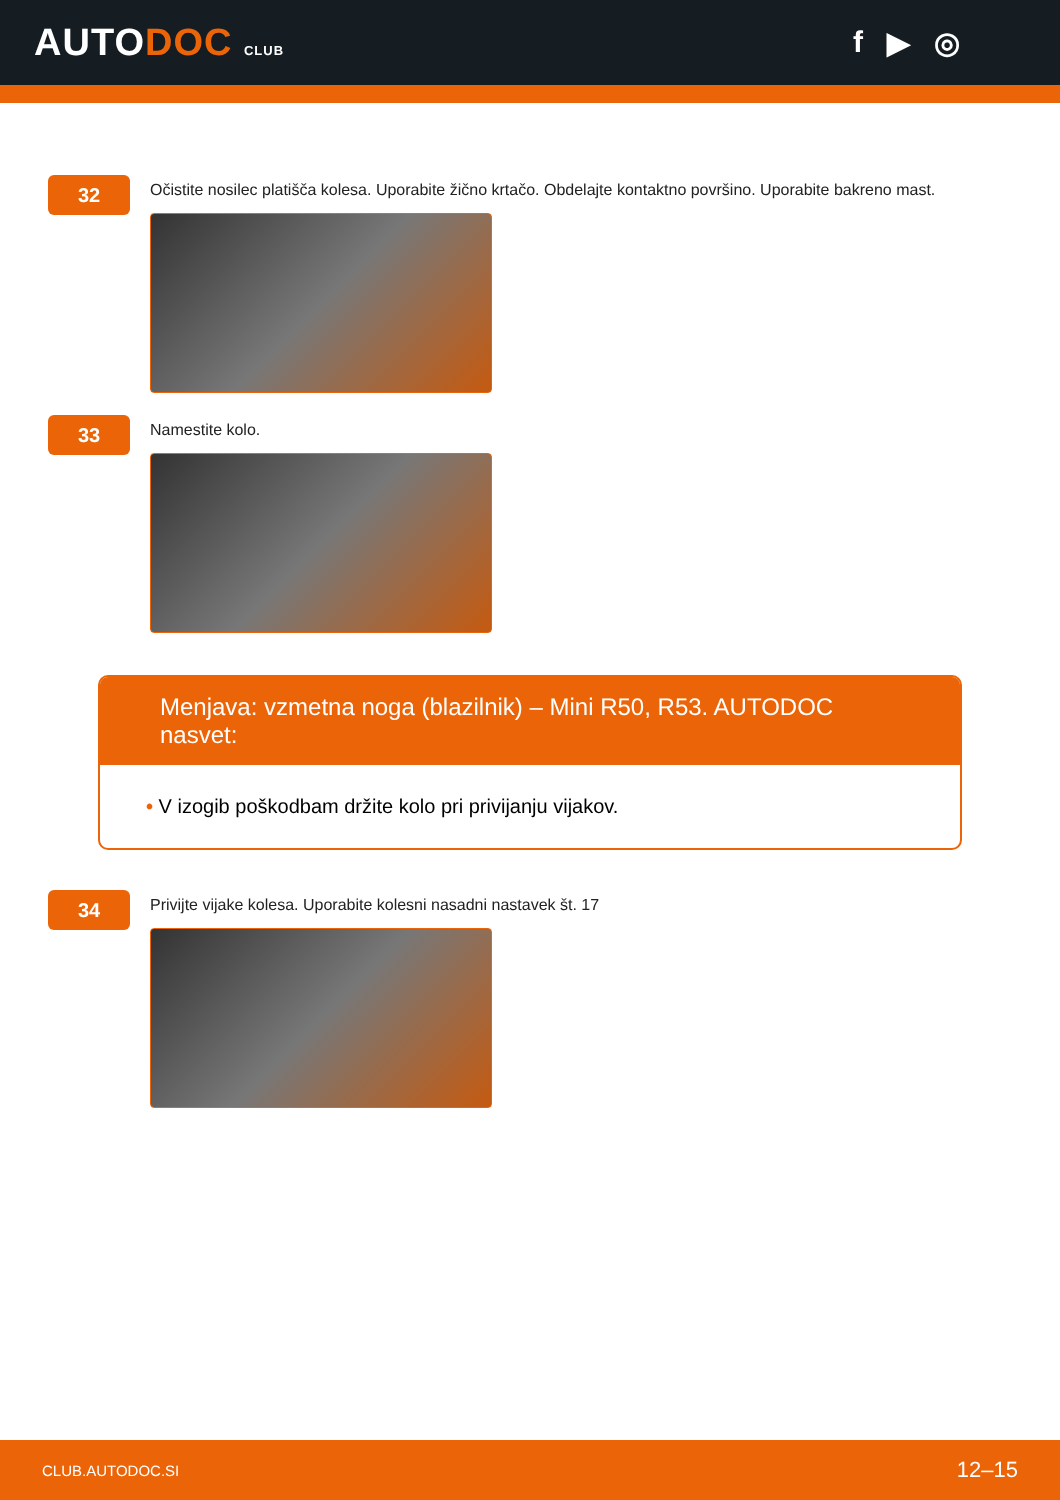AUTODOC CLUB
f ▶ ◎
32
Očistite nosilec platišča kolesa. Uporabite žično krtačo. Obdelajte kontaktno površino. Uporabite bakreno mast.
33
Namestite kolo.
Menjava: vzmetna noga (blazilnik) – Mini R50, R53. AUTODOC nasvet:
• V izogib poškodbam držite kolo pri privijanju vijakov.
34
Privijte vijake kolesa. Uporabite kolesni nasadni nastavek št. 17
CLUB.AUTODOC.SI 12–15